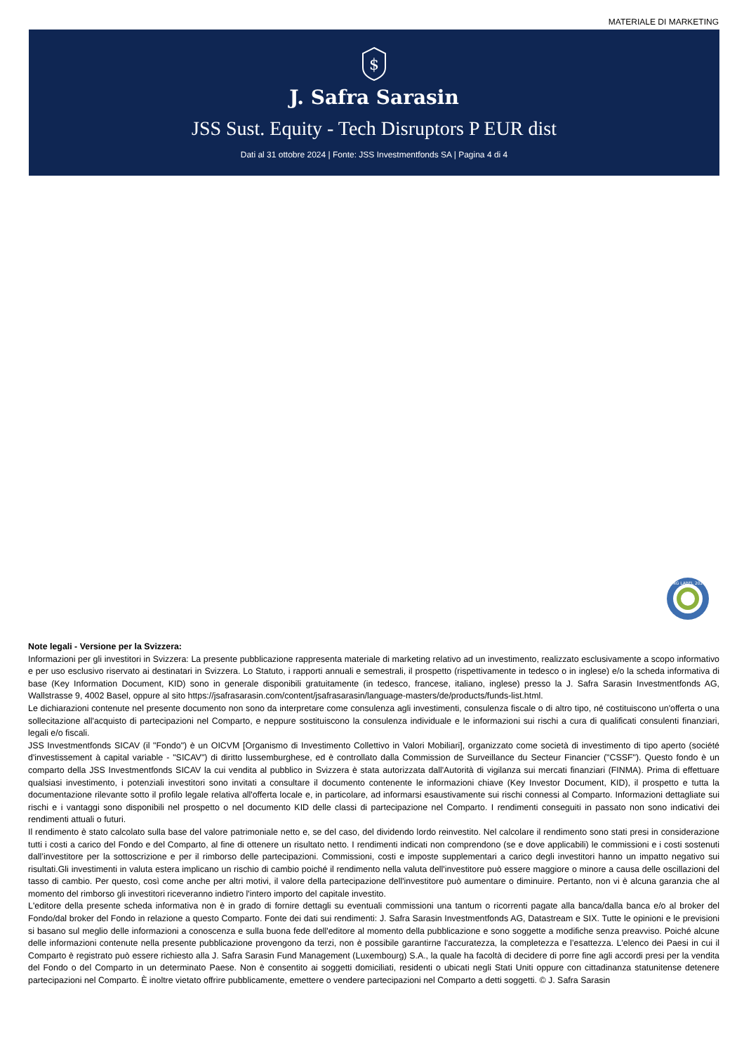MATERIALE DI MARKETING
$
J. Safra Sarasin
JSS Sust. Equity - Tech Disruptors P EUR dist
Dati al 31 ottobre 2024 | Fonte: JSS Investmentfonds SA | Pagina 4 di 4
FNG LABEL 2022
Note legali - Versione per la Svizzera:
Informazioni per gli investitori in Svizzera: La presente pubblicazione rappresenta materiale di marketing relativo ad un investimento, realizzato esclusivamente a scopo informativo e per uso esclusivo riservato ai destinatari in Svizzera. Lo Statuto, i rapporti annuali e semestrali, il prospetto (rispettivamente in tedesco o in inglese) e/o la scheda informativa di base (Key Information Document, KID) sono in generale disponibili gratuitamente (in tedesco, francese, italiano, inglese) presso la J. Safra Sarasin Investmentfonds AG, Wallstrasse 9, 4002 Basel, oppure al sito https://jsafrasarasin.com/content/jsafrasarasin/language-masters/de/products/funds-list.html.
Le dichiarazioni contenute nel presente documento non sono da interpretare come consulenza agli investimenti, consulenza fiscale o di altro tipo, né costituiscono un'offerta o una sollecitazione all'acquisto di partecipazioni nel Comparto, e neppure sostituiscono la consulenza individuale e le informazioni sui rischi a cura di qualificati consulenti finanziari, legali e/o fiscali.
JSS Investmentfonds SICAV (il "Fondo") è un OICVM [Organismo di Investimento Collettivo in Valori Mobiliari], organizzato come società di investimento di tipo aperto (société d'investissement à capital variable - "SICAV") di diritto lussemburghese, ed è controllato dalla Commission de Surveillance du Secteur Financier ("CSSF"). Questo fondo è un comparto della JSS Investmentfonds SICAV la cui vendita al pubblico in Svizzera è stata autorizzata dall'Autorità di vigilanza sui mercati finanziari (FINMA). Prima di effettuare qualsiasi investimento, i potenziali investitori sono invitati a consultare il documento contenente le informazioni chiave (Key Investor Document, KID), il prospetto e tutta la documentazione rilevante sotto il profilo legale relativa all'offerta locale e, in particolare, ad informarsi esaustivamente sui rischi connessi al Comparto. Informazioni dettagliate sui rischi e i vantaggi sono disponibili nel prospetto o nel documento KID delle classi di partecipazione nel Comparto. I rendimenti conseguiti in passato non sono indicativi dei rendimenti attuali o futuri.
Il rendimento è stato calcolato sulla base del valore patrimoniale netto e, se del caso, del dividendo lordo reinvestito. Nel calcolare il rendimento sono stati presi in considerazione tutti i costi a carico del Fondo e del Comparto, al fine di ottenere un risultato netto. I rendimenti indicati non comprendono (se e dove applicabili) le commissioni e i costi sostenuti dall’investitore per la sottoscrizione e per il rimborso delle partecipazioni. Commissioni, costi e imposte supplementari a carico degli investitori hanno un impatto negativo sui risultati.Gli investimenti in valuta estera implicano un rischio di cambio poiché il rendimento nella valuta dell'investitore può essere maggiore o minore a causa delle oscillazioni del tasso di cambio. Per questo, così come anche per altri motivi, il valore della partecipazione dell'investitore può aumentare o diminuire. Pertanto, non vi è alcuna garanzia che al momento del rimborso gli investitori riceveranno indietro l'intero importo del capitale investito.
L'editore della presente scheda informativa non è in grado di fornire dettagli su eventuali commissioni una tantum o ricorrenti pagate alla banca/dalla banca e/o al broker del Fondo/dal broker del Fondo in relazione a questo Comparto. Fonte dei dati sui rendimenti: J. Safra Sarasin Investmentfonds AG, Datastream e SIX. Tutte le opinioni e le previsioni si basano sul meglio delle informazioni a conoscenza e sulla buona fede dell'editore al momento della pubblicazione e sono soggette a modifiche senza preavviso. Poiché alcune delle informazioni contenute nella presente pubblicazione provengono da terzi, non è possibile garantirne l'accuratezza, la completezza e l’esattezza. L'elenco dei Paesi in cui il Comparto è registrato può essere richiesto alla J. Safra Sarasin Fund Management (Luxembourg) S.A., la quale ha facoltà di decidere di porre fine agli accordi presi per la vendita del Fondo o del Comparto in un determinato Paese. Non è consentito ai soggetti domiciliati, residenti o ubicati negli Stati Uniti oppure con cittadinanza statunitense detenere partecipazioni nel Comparto. È inoltre vietato offrire pubblicamente, emettere o vendere partecipazioni nel Comparto a detti soggetti. © J. Safra Sarasin